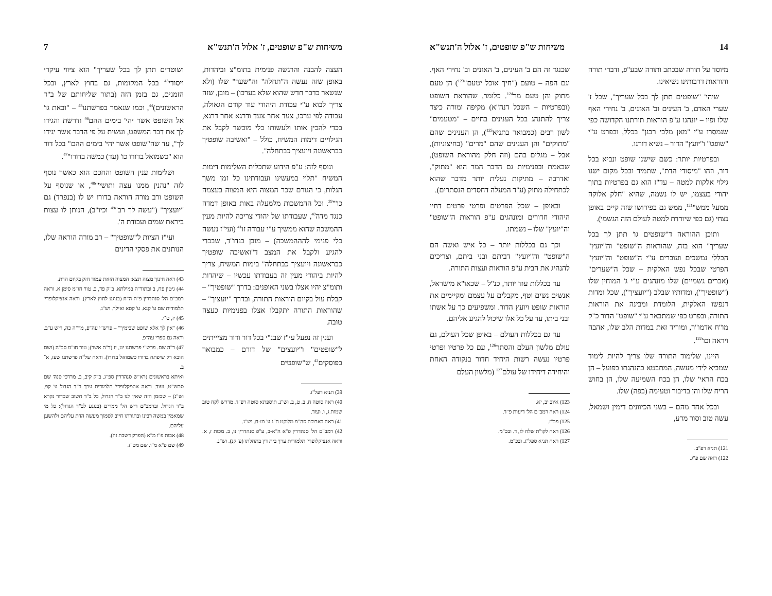14 משיחות ש"פ שופטים, ז' אלול ה'תנש"א
מיוסד על תורה שבכתב ותורה שבע"פ, ודברי תורה והוראות דרבותינו נשיאינו.
שיהי' "שופטים תתן לך בכל שעריך", שכל ז' שערי האדם, ב' העינים וב' האזנים, ב' נחירי האף שלו ופיו – יונהגו ע"פ הוראות תורתנו הקדושה כפי שנמסרו ע"י "מאן מלכי רבנן" בכלל, ובפרט ע"י "שופט" ו"יועץ" הדור – נשיא דורנו.
ובפרטיות יותר: כשם שישנו שופט ונביא בכל דור, וזהו "מיסודי הדת", שתמיד ובכל מקום ישנו גילוי אלקות למטה – עד"ז הוא גם בפרטיות בתוך יהודי בעצמו, יש לו נשמה, שהיא "חלק אלוקה ממעל ממש"<sup>121</sup>, ממש גם בפירושו שזה קיים באופן נצחי (גם כפי שיורדת למטה לעולם הזה הגשמי).
ותוכן ההוראה ד"שופטים גו' תתן לך בכל שעריך" הוא בזה, שהוראות ה"שופט" וה"יועץ" הכללי נמשכים ועוברים ע"י ה"שופט" וה"יועץ" הפרטי שבכל נפש האלקית – שכל ה"שערים" (אברים גשמיים) שלו מונהגים ע"י ג' המוחין שלו ("שופטיך"), ומדותיו שבלב ("יועציך"), שכל ומדות דנפשו האלקית, הלומדת ומבינה את הוראות התורה, ובפרט כפי שמתבאר ע"י "שופט" הדור כ"ק מו"ח אדמו"ר, ומוריד זאת במדות הלב שלו, אהבה ויראה וכו'<sup>122</sup>.
היינו, שלימוד התורה שלו צריך להיות לימוד שמביא לידי מעשה, המתבטא בהנהגתו בפועל – הן בכח הראי' שלו, הן בכח השמיעה שלו, הן בחוש הריח שלו והן בדיבור וטעימה (בפה) שלו.
ובכל אחד מהם – בשני הכיוונים דימין ושמאל, עשה טוב וסור מרע,
121) תניא רפ"ב.
122) ראה שם פ"ג.
שכנגד זה הם ב' העינים, ב' האזנים וב' נחירי האף. וגם הפה – טועם ("חיך אוכל יטעם"<sup>123</sup>) הן טעם מתוק והן טעם מר<sup>124</sup>. כלומר, שהוראת השופט (ובפרטיות – השכל דנה"א) מקיפה ומורה כיצד צריך להתנהג בכל הענינים בחיים – "מטעמים" לשון רבים (כמבואר בתניא<sup>125</sup>), הן הענינים שהם "מתוקים" והן הענינים שהם "מרים" (בחיצוניות), אבל – מגלים בהם (וזה חלק מהוראת השופט), שבאמת ובפנימיות גם הדבר המר הוא "מתוק", ואדרבה – מתיקות נעלית יותר מדבר שהוא לכתחילה מתוק (ע"ד המעלה דחסדים הנסתרים).
ובאופן – שכל הפרטים ופרטי פרטים דחיי היהודי חדורים ומונהגים ע"פ הוראות ה"שופט" וה"יועץ" שלו – נשמתו.
וכך גם בכללות יותר – כל איש ואשה הם ה"שופט" וה"יועץ" דביתם ובני ביתם, וצריכים להנהיג את הבית ע"פ הוראות ועצות התורה.
עד בכללות עוד יותר, כנ"ל – שכאו"א מישראל, אנשים נשים וטף, מקבלים על עצמם ומקיימים את הוראות שופט ויועץ הדור. ומשפיעים כך על אשתו ובני ביתו, עד על כל אלו שיכול להגיע אליהם.
עד גם בכללות העולם – באופן שכל העולם, גם עולם מלשון העלם והסתר<sup>126</sup>, עם כל פרטיו ופרטי פרטיו נעשה רשות היחיד חדור בנקודה האחת והיחידה דיחידו של עולם<sup>127</sup> (מלשון העלם
123) איוב יב, יא.
124) ראה רמב"ם הל' דיעות פ"ד.
125) פכ"ז.
126) ראה לקו"ת שלח לז, ד. ובכ"מ.
127) ראה תניא ספל"ג. ובכ"מ.
משיחות ש"פ שופטים, ז' אלול ה'תנש"א 7
העצה להבנה והרגשה פנימית בתומ"צ וביהדות, באופן שזה נעשה ה"תחלה" וה"שער" שלו (ולא שנשאר כדבר חדש שהוא שלא בערכו) – מובן, שזה צריך לבוא ע"י עבודת היהודי עוד קודם הגאולה, עבודה לפי ערכו, צעד אחר צעד ודרגא אחר דרגא, בכדי להכין אותו ולעשותו כלי מוכשר לקבל את הגילויים דימות המשיח, כולל – "ואשיבה שופטיך כבראשונה ויועציך כבתחלה".
ונוסף לזה: ע"פ הידוע שתכלית השלימות דימות המשיח "תלוי במעשינו ועבודתינו כל זמן משך הגלות, כי הגורם שכר המצוה היא המצוה בעצמה כו'"<sup>39</sup>. וכל ההמשכות מלמעלה באות באופן דמדה כנגד מדה<sup>40</sup>, שעבודתו של יהודי צריכה להיות מעין ההמשכה שהוא ממשיך ע"י עבודה זו<sup>41</sup> (ועי"ז נעשה כלי פנימי להההמשכה) – מובן בנדו"ד, שבכדי להגיע ולקבל את המצב ד"ואשיבה שופטיך כבראשונה ויועציך כבתחלה" בימות המשיח, צריך להיות ביהודי מעין זה בעבודתו עכשיו – שיהדות ותומ"צ יהיו אצלו בשני האופנים: בדרך "שופטיך" – קבלת עול בקיום הוראות התורה, ובדרך "יועציך" – שהוראות התורה יתקבלו אצלו בפנימיות כעצה טובה.
וענין זה נפעל עי"ז שבנ"י בכל דור ודור מציייתים ל"שופטים" ו"יועצים" של דורם – כמבואר בפוסקים<sup>42</sup>, ש"שופטים
39) תניא רפל"ז.
40) ראה סוטה ח, ב. ט, ב. וש"נ. תוספתא סוטה רפ"ד. מדרש לקח טוב שמות ג, ו. ועוד.
41) ראה בארוכה סה"מ מלוקט ח"ג ע' מז-ח. וש"נ.
42) רמב"ם הל' סנהדרין פ"א ה"א-ב, ע"פ סנהדרין נו, ב. מכות ז, א. וראה אנציקלופדי' תלמודית ערך בית דין בתחלתו (ע' קנ). וש"נ.
ושוטרים תתן לך בכל שעריך" הוא ציווי עיקרי ויסודי<sup>43</sup> בכל המקומות, גם בחוץ לארץ, ובכל הזמנים, גם בזמן הזה (בתור שליחותם של ב"ד הראשונים)<sup>44</sup>, וכמו שנאמר בפרשתנו<sup>45</sup> – "ובאת גו' אל השופט אשר יהי' בימים ההם<sup>46</sup> ודרשת והגידו לך את דבר המשפט, ועשית על פי הדבר אשר יגידו לך", עד שה"שופט אשר יהי' בימים ההם" בכל דור הוא "כשמואל בדורו כו' (עד) כמשה בדורו"<sup>47</sup>.
ושלימות ענין השופט והחכם הוא כאשר נוסף לזה "נהנין ממנו עצה ותושי'"<sup>48</sup>, או שנוסף על השופט ורב מורה הוראה בדורו יש לו (בנפרד) גם "יועציך" ("עשה לך רב"<sup>49</sup> וכיו"ב), הנותן לו עצות ביראת שמים ועבודת ה'.
ועי"ז הציות ל"שופטיך" – רב מורה הוראה שלו, הנותנים את פסקי הדינים
43) ראה חינוך מצוה תצא: המצוה הזאת עמוד חזק בקיום הדת.
44) גיטין פח, ב ובתוד"ה במילתא. ב"ק פד, ב. טור חו"מ סימן א. וראה רמב"ם הל' סנהדרין פ"ה ה"ח (בנוגע לחוץ לארץ). וראה אנציקלופדי' תלמודית שם ע' קנא. ע' קסא ואילך. וש"נ.
45) יז, ט־י.
46) "אין לך אלא שופט שבימיך" – פרש"י עה"פ, מר"ה כה, ריש ע"ב. וראה גם ספרי עה"פ.
47) ר"ה שם. פרש"י פרשתנו יט, יז (ד"ה אשר); טור חו"מ סכ"ה (ושם הובא רק שיפתח בדורו כשמואל בדורו). וראה של"ה פרשתנו שעז, א־ב.
ואיתא בראשונים (רא"ש סנהדרין ספ"ג. ב"ק קיב, ב. מרדכי סנה' שם סתש"ט. ועוד. וראה אנציקלופדי' תלמודית ערך ב"ד הגדול ע' קפ. וש"נ) – שבזמן הזה שאין לנו ב"ד הגדול, כל ב"ד חשוב שבדור נקרא ב"ד הגדול. וברמב"ם ריש הל' ממרים (בנוגע לב"ד הגדול): כל מי שמאמין במשה רבינו ובתורתו חייב לסמוך מעשה הדת עליהם ולהשען עליהם.
48) אבות פ"ו מ"א (הפרק דשבת זה).
49) שם פ"א מ"ו. שם מט"ז.